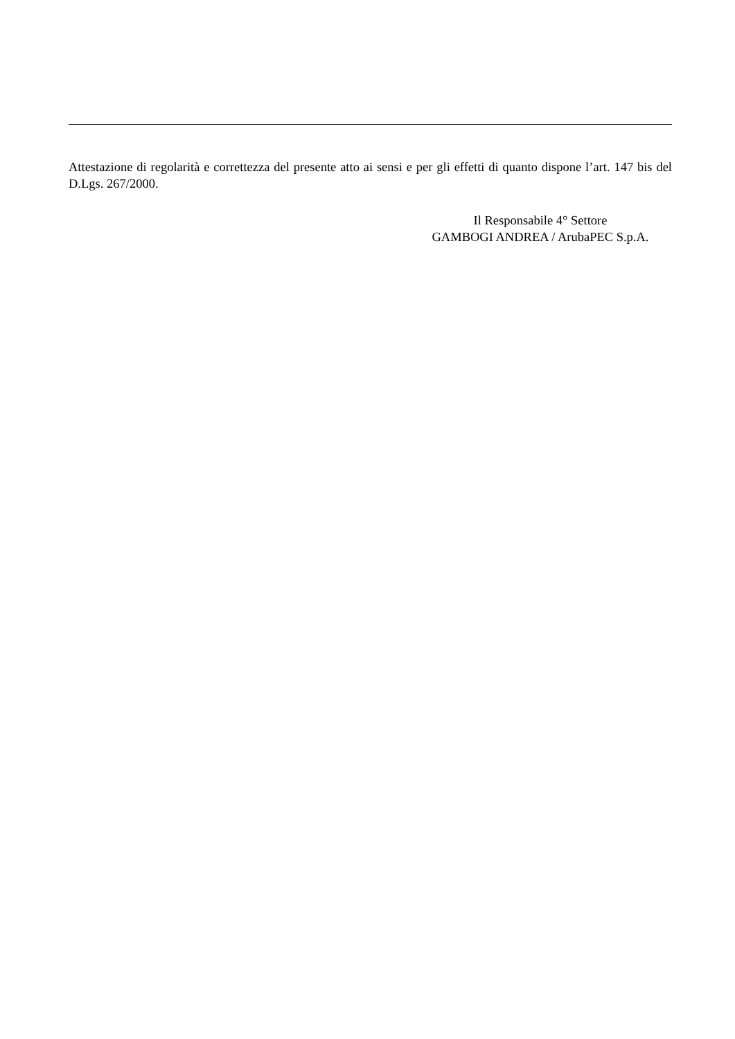Attestazione di regolarità e correttezza del presente atto ai sensi e per gli effetti di quanto dispone l’art. 147 bis del D.Lgs. 267/2000.
Il Responsabile 4° Settore
GAMBOGI ANDREA / ArubaPEC S.p.A.